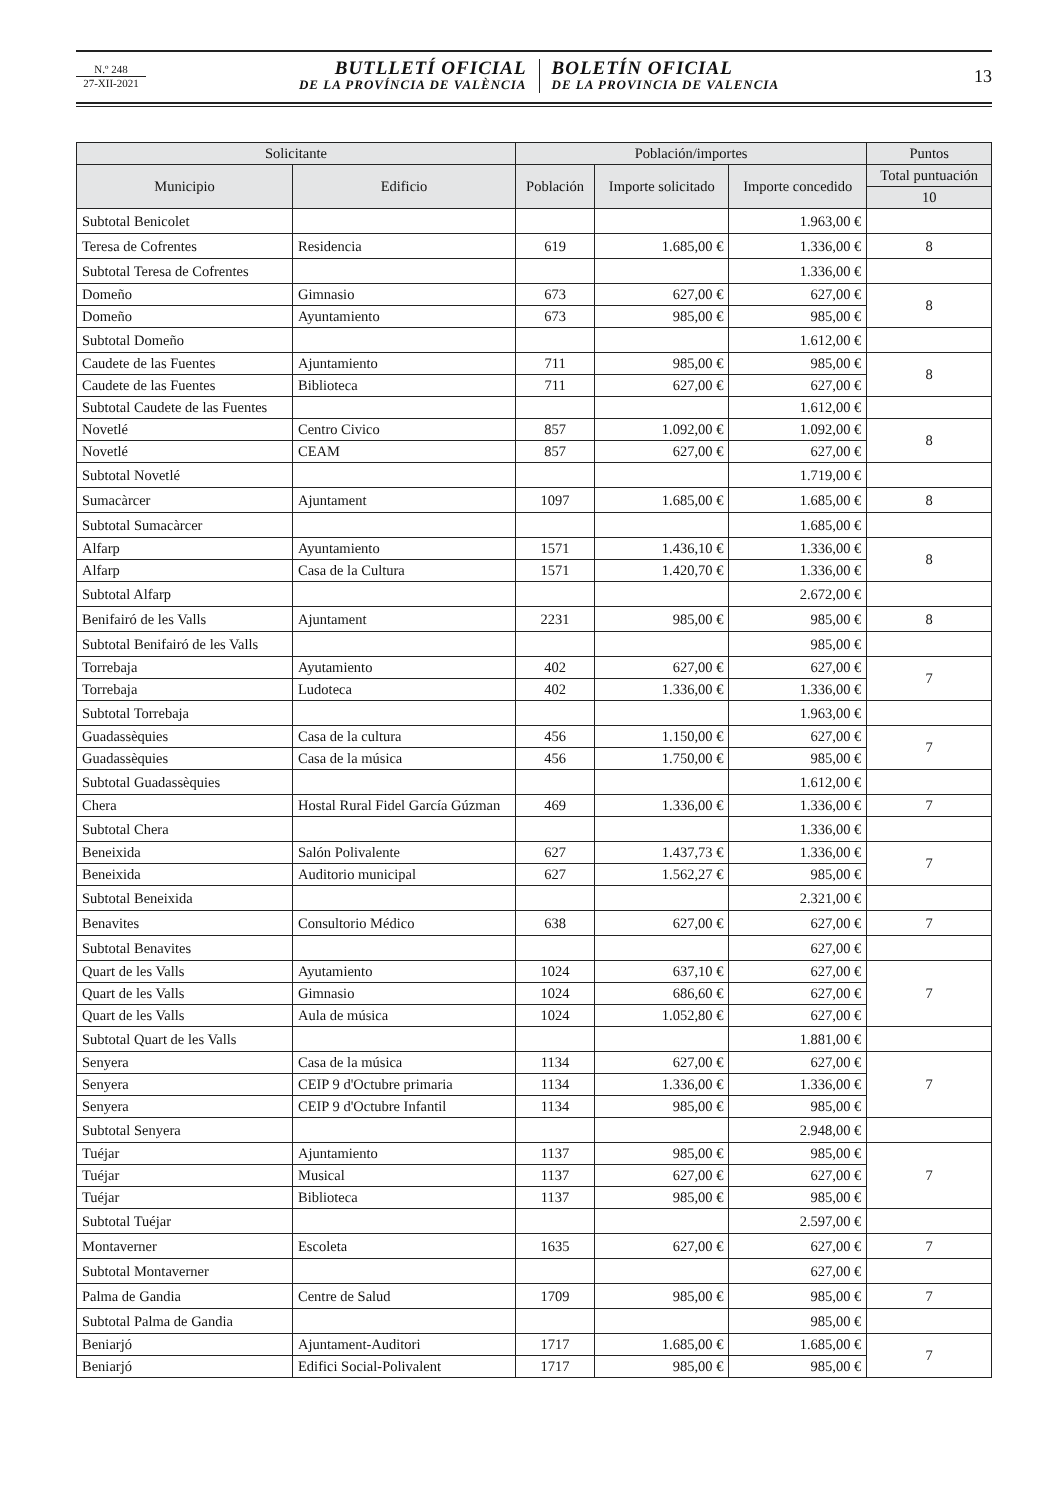N.º 248
27-XII-2021
BUTLLETÍ OFICIAL
DE LA PROVÍNCIA DE VALÈNCIA
BOLETÍN OFICIAL
DE LA PROVINCIA DE VALENCIA
13
| Solicitante | | Población/importes | | | Puntos |
| --- | --- | --- | --- | --- | --- |
| Municipio | Edificio | Población | Importe solicitado | Importe concedido | Total puntuación |
| | | | | | 10 |
| Subtotal Benicolet | | | | 1.963,00 € | |
| Teresa de Cofrentes | Residencia | 619 | 1.685,00 € | 1.336,00 € | 8 |
| Subtotal Teresa de Cofrentes | | | | 1.336,00 € | |
| Domeño | Gimnasio | 673 | 627,00 € | 627,00 € | 8 |
| Domeño | Ayuntamiento | 673 | 985,00 € | 985,00 € | |
| Subtotal Domeño | | | | 1.612,00 € | |
| Caudete de las Fuentes | Ajuntamiento | 711 | 985,00 € | 985,00 € | 8 |
| Caudete de las Fuentes | Biblioteca | 711 | 627,00 € | 627,00 € | |
| Subtotal Caudete de las Fuentes | | | | 1.612,00 € | |
| Novetlé | Centro Civico | 857 | 1.092,00 € | 1.092,00 € | 8 |
| Novetlé | CEAM | 857 | 627,00 € | 627,00 € | |
| Subtotal Novetlé | | | | 1.719,00 € | |
| Sumacàrcer | Ajuntament | 1097 | 1.685,00 € | 1.685,00 € | 8 |
| Subtotal Sumacàrcer | | | | 1.685,00 € | |
| Alfarp | Ayuntamiento | 1571 | 1.436,10 € | 1.336,00 € | 8 |
| Alfarp | Casa de la Cultura | 1571 | 1.420,70 € | 1.336,00 € | |
| Subtotal Alfarp | | | | 2.672,00 € | |
| Benifairó de les Valls | Ajuntament | 2231 | 985,00 € | 985,00 € | 8 |
| Subtotal Benifairó de les Valls | | | | 985,00 € | |
| Torrebaja | Ayutamiento | 402 | 627,00 € | 627,00 € | 7 |
| Torrebaja | Ludoteca | 402 | 1.336,00 € | 1.336,00 € | |
| Subtotal Torrebaja | | | | 1.963,00 € | |
| Guadassèquies | Casa de la cultura | 456 | 1.150,00 € | 627,00 € | 7 |
| Guadassèquies | Casa de la música | 456 | 1.750,00 € | 985,00 € | |
| Subtotal Guadassèquies | | | | 1.612,00 € | |
| Chera | Hostal Rural Fidel García Gúzman | 469 | 1.336,00 € | 1.336,00 € | 7 |
| Subtotal Chera | | | | 1.336,00 € | |
| Beneixida | Salón Polivalente | 627 | 1.437,73 € | 1.336,00 € | 7 |
| Beneixida | Auditorio municipal | 627 | 1.562,27 € | 985,00 € | |
| Subtotal Beneixida | | | | 2.321,00 € | |
| Benavites | Consultorio Médico | 638 | 627,00 € | 627,00 € | 7 |
| Subtotal Benavites | | | | 627,00 € | |
| Quart de les Valls | Ayutamiento | 1024 | 637,10 € | 627,00 € | 7 |
| Quart de les Valls | Gimnasio | 1024 | 686,60 € | 627,00 € | |
| Quart de les Valls | Aula de música | 1024 | 1.052,80 € | 627,00 € | |
| Subtotal Quart de les Valls | | | | 1.881,00 € | |
| Senyera | Casa de la música | 1134 | 627,00 € | 627,00 € | 7 |
| Senyera | CEIP 9 d'Octubre primaria | 1134 | 1.336,00 € | 1.336,00 € | |
| Senyera | CEIP 9 d'Octubre Infantil | 1134 | 985,00 € | 985,00 € | |
| Subtotal Senyera | | | | 2.948,00 € | |
| Tuéjar | Ajuntamiento | 1137 | 985,00 € | 985,00 € | 7 |
| Tuéjar | Musical | 1137 | 627,00 € | 627,00 € | |
| Tuéjar | Biblioteca | 1137 | 985,00 € | 985,00 € | |
| Subtotal Tuéjar | | | | 2.597,00 € | |
| Montaverner | Escoleta | 1635 | 627,00 € | 627,00 € | 7 |
| Subtotal Montaverner | | | | 627,00 € | |
| Palma de Gandia | Centre de Salud | 1709 | 985,00 € | 985,00 € | 7 |
| Subtotal Palma de Gandia | | | | 985,00 € | |
| Beniarjó | Ajuntament-Auditori | 1717 | 1.685,00 € | 1.685,00 € | 7 |
| Beniarjó | Edifici Social-Polivalent | 1717 | 985,00 € | 985,00 € | |